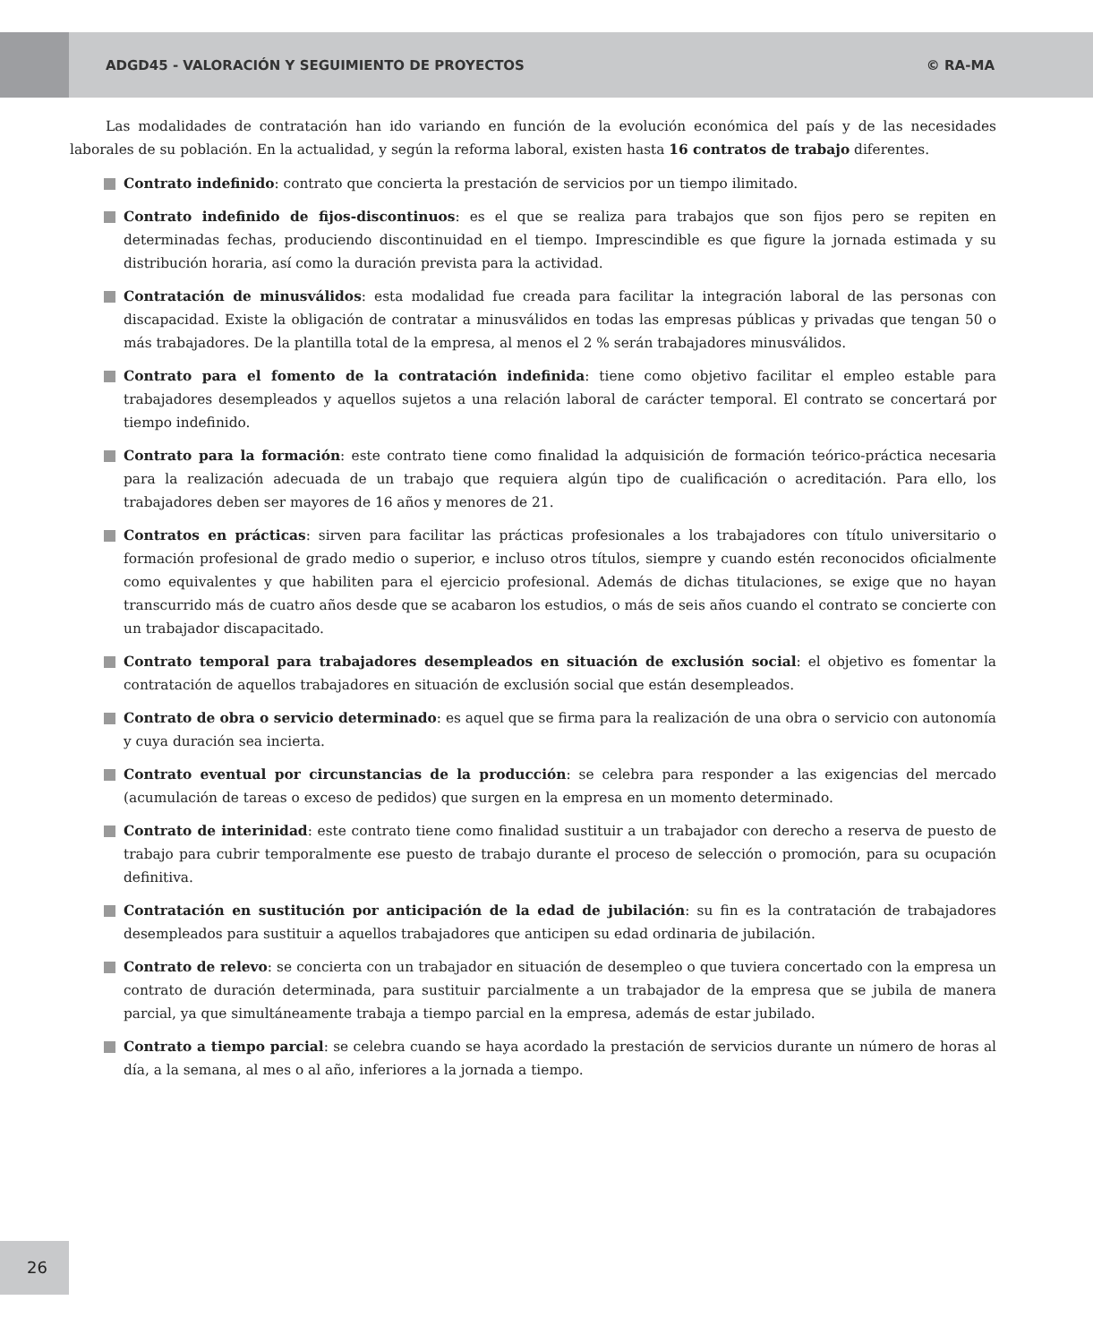ADGD45 - VALORACIÓN Y SEGUIMIENTO DE PROYECTOS © RA-MA
Las modalidades de contratación han ido variando en función de la evolución económica del país y de las necesidades laborales de su población. En la actualidad, y según la reforma laboral, existen hasta 16 contratos de trabajo diferentes.
Contrato indefinido: contrato que concierta la prestación de servicios por un tiempo ilimitado.
Contrato indefinido de fijos-discontinuos: es el que se realiza para trabajos que son fijos pero se repiten en determinadas fechas, produciendo discontinuidad en el tiempo. Imprescindible es que figure la jornada estimada y su distribución horaria, así como la duración prevista para la actividad.
Contratación de minusválidos: esta modalidad fue creada para facilitar la integración laboral de las personas con discapacidad. Existe la obligación de contratar a minusválidos en todas las empresas públicas y privadas que tengan 50 o más trabajadores. De la plantilla total de la empresa, al menos el 2 % serán trabajadores minusválidos.
Contrato para el fomento de la contratación indefinida: tiene como objetivo facilitar el empleo estable para trabajadores desempleados y aquellos sujetos a una relación laboral de carácter temporal. El contrato se concertará por tiempo indefinido.
Contrato para la formación: este contrato tiene como finalidad la adquisición de formación teórico-práctica necesaria para la realización adecuada de un trabajo que requiera algún tipo de cualificación o acreditación. Para ello, los trabajadores deben ser mayores de 16 años y menores de 21.
Contratos en prácticas: sirven para facilitar las prácticas profesionales a los trabajadores con título universitario o formación profesional de grado medio o superior, e incluso otros títulos, siempre y cuando estén reconocidos oficialmente como equivalentes y que habiliten para el ejercicio profesional. Además de dichas titulaciones, se exige que no hayan transcurrido más de cuatro años desde que se acabaron los estudios, o más de seis años cuando el contrato se concierte con un trabajador discapacitado.
Contrato temporal para trabajadores desempleados en situación de exclusión social: el objetivo es fomentar la contratación de aquellos trabajadores en situación de exclusión social que están desempleados.
Contrato de obra o servicio determinado: es aquel que se firma para la realización de una obra o servicio con autonomía y cuya duración sea incierta.
Contrato eventual por circunstancias de la producción: se celebra para responder a las exigencias del mercado (acumulación de tareas o exceso de pedidos) que surgen en la empresa en un momento determinado.
Contrato de interinidad: este contrato tiene como finalidad sustituir a un trabajador con derecho a reserva de puesto de trabajo para cubrir temporalmente ese puesto de trabajo durante el proceso de selección o promoción, para su ocupación definitiva.
Contratación en sustitución por anticipación de la edad de jubilación: su fin es la contratación de trabajadores desempleados para sustituir a aquellos trabajadores que anticipen su edad ordinaria de jubilación.
Contrato de relevo: se concierta con un trabajador en situación de desempleo o que tuviera concertado con la empresa un contrato de duración determinada, para sustituir parcialmente a un trabajador de la empresa que se jubila de manera parcial, ya que simultáneamente trabaja a tiempo parcial en la empresa, además de estar jubilado.
Contrato a tiempo parcial: se celebra cuando se haya acordado la prestación de servicios durante un número de horas al día, a la semana, al mes o al año, inferiores a la jornada a tiempo.
26